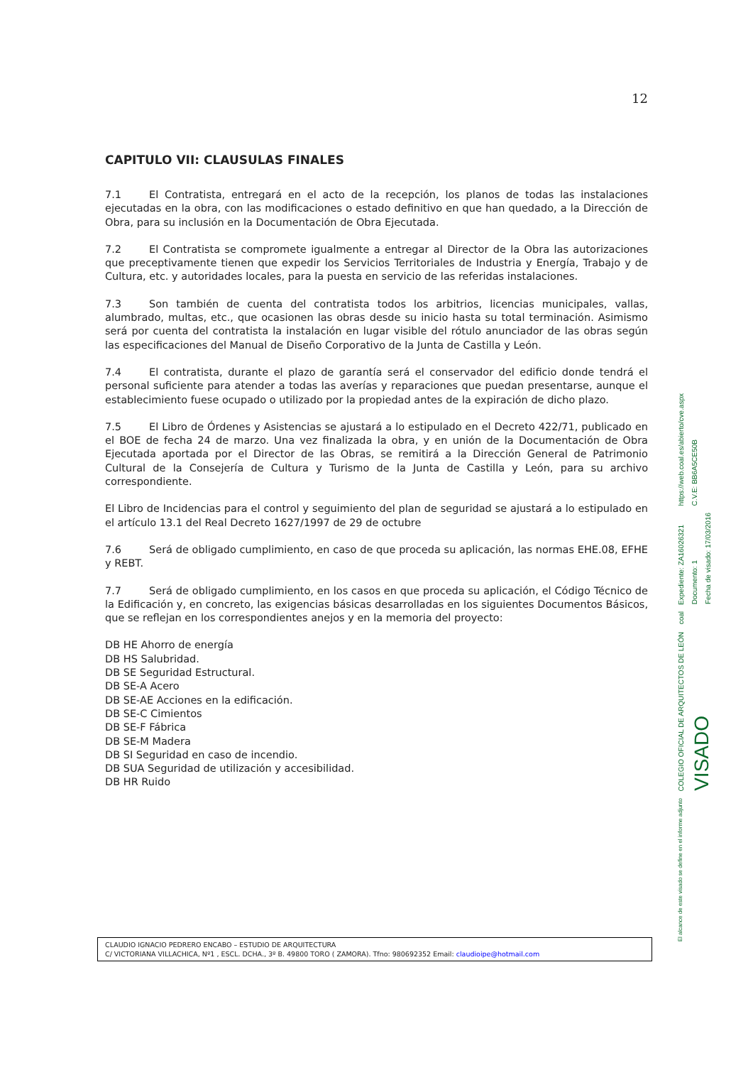12
CAPITULO VII: CLAUSULAS FINALES
7.1 El Contratista, entregará en el acto de la recepción, los planos de todas las instalaciones ejecutadas en la obra, con las modificaciones o estado definitivo en que han quedado, a la Dirección de Obra, para su inclusión en la Documentación de Obra Ejecutada.
7.2 El Contratista se compromete igualmente a entregar al Director de la Obra las autorizaciones que preceptivamente tienen que expedir los Servicios Territoriales de Industria y Energía, Trabajo y de Cultura, etc. y autoridades locales, para la puesta en servicio de las referidas instalaciones.
7.3 Son también de cuenta del contratista todos los arbitrios, licencias municipales, vallas, alumbrado, multas, etc., que ocasionen las obras desde su inicio hasta su total terminación. Asimismo será por cuenta del contratista la instalación en lugar visible del rótulo anunciador de las obras según las especificaciones del Manual de Diseño Corporativo de la Junta de Castilla y León.
7.4 El contratista, durante el plazo de garantía será el conservador del edificio donde tendrá el personal suficiente para atender a todas las averías y reparaciones que puedan presentarse, aunque el establecimiento fuese ocupado o utilizado por la propiedad antes de la expiración de dicho plazo.
7.5 El Libro de Órdenes y Asistencias se ajustará a lo estipulado en el Decreto 422/71, publicado en el BOE de fecha 24 de marzo. Una vez finalizada la obra, y en unión de la Documentación de Obra Ejecutada aportada por el Director de las Obras, se remitirá a la Dirección General de Patrimonio Cultural de la Consejería de Cultura y Turismo de la Junta de Castilla y León, para su archivo correspondiente.
El Libro de Incidencias para el control y seguimiento del plan de seguridad se ajustará a lo estipulado en el artículo 13.1 del Real Decreto 1627/1997 de 29 de octubre
7.6 Será de obligado cumplimiento, en caso de que proceda su aplicación, las normas EHE.08, EFHE y REBT.
7.7 Será de obligado cumplimiento, en los casos en que proceda su aplicación, el Código Técnico de la Edificación y, en concreto, las exigencias básicas desarrolladas en los siguientes Documentos Básicos, que se reflejan en los correspondientes anejos y en la memoria del proyecto:
DB HE Ahorro de energía
DB HS Salubridad.
DB SE Seguridad Estructural.
DB SE-A Acero
DB SE-AE Acciones en la edificación.
DB SE-C Cimientos
DB SE-F Fábrica
DB SE-M Madera
DB SI Seguridad en caso de incendio.
DB SUA Seguridad de utilización y accesibilidad.
DB HR Ruido
CLAUDIO IGNACIO PEDRERO ENCABO – ESTUDIO DE ARQUITECTURA
C/ VICTORIANA VILLACHICA, Nº1 , ESCL. DCHA., 3º B. 49800 TORO ( ZAMORA). Tfno: 980692352 Email: claudioipe@hotmail.com
https://web.coal.es/abierto/cve.aspx
C.V.E: BB6A5CE50B
Expediente: ZA16026321
Documento: 1
Fecha de visado: 17/03/2016
coal
COLEGIO OFICIAL DE ARQUITECTOS DE LEÓN
VISADO
El alcance de este visado se define en el informe adjunto